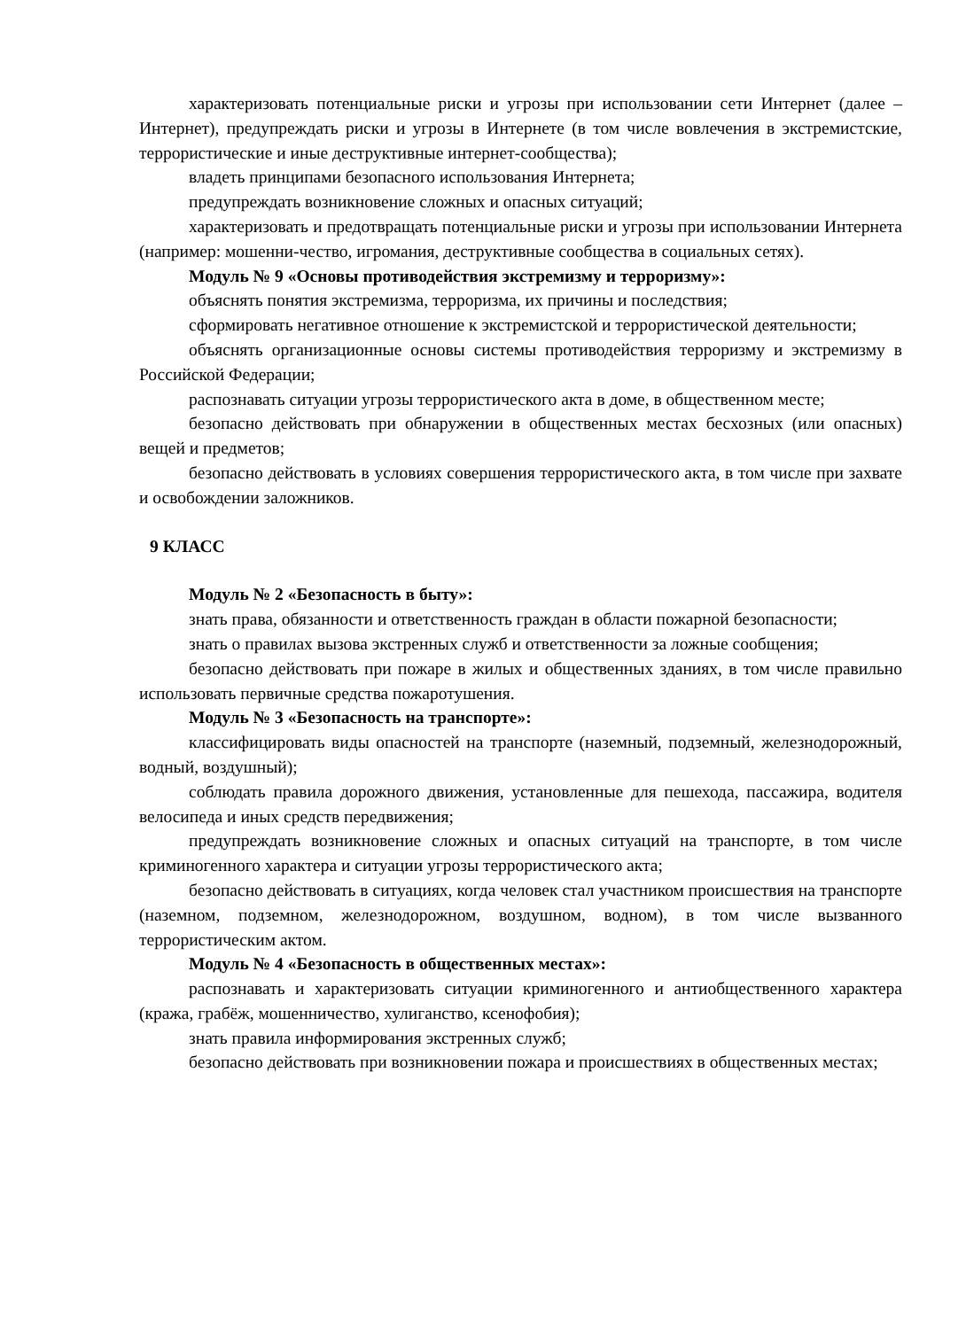характеризовать потенциальные риски и угрозы при использовании сети Интернет (далее – Интернет), предупреждать риски и угрозы в Интернете (в том числе вовлечения в экстремистские, террористические и иные деструктивные интернет-сообщества);
владеть принципами безопасного использования Интернета;
предупреждать возникновение сложных и опасных ситуаций;
характеризовать и предотвращать потенциальные риски и угрозы при использовании Интернета (например: мошенни-чество, игромания, деструктивные сообщества в социальных сетях).
Модуль № 9 «Основы противодействия экстремизму и терроризму»:
объяснять понятия экстремизма, терроризма, их причины и последствия;
сформировать негативное отношение к экстремистской и террористической деятельности;
объяснять организационные основы системы противодействия терроризму и экстремизму в Российской Федерации;
распознавать ситуации угрозы террористического акта в доме, в общественном месте;
безопасно действовать при обнаружении в общественных местах бесхозных (или опасных) вещей и предметов;
безопасно действовать в условиях совершения террористического акта, в том числе при захвате и освобождении заложников.
9 КЛАСС
Модуль № 2 «Безопасность в быту»:
знать права, обязанности и ответственность граждан в области пожарной безопасности;
знать о правилах вызова экстренных служб и ответственности за ложные сообщения;
безопасно действовать при пожаре в жилых и общественных зданиях, в том числе правильно использовать первичные средства пожаротушения.
Модуль № 3 «Безопасность на транспорте»:
классифицировать виды опасностей на транспорте (наземный, подземный, железнодорожный, водный, воздушный);
соблюдать правила дорожного движения, установленные для пешехода, пассажира, водителя велосипеда и иных средств передвижения;
предупреждать возникновение сложных и опасных ситуаций на транспорте, в том числе криминогенного характера и ситуации угрозы террористического акта;
безопасно действовать в ситуациях, когда человек стал участником происшествия на транспорте (наземном, подземном, железнодорожном, воздушном, водном), в том числе вызванного террористическим актом.
Модуль № 4 «Безопасность в общественных местах»:
распознавать и характеризовать ситуации криминогенного и антиобщественного характера (кража, грабёж, мошенничество, хулиганство, ксенофобия);
знать правила информирования экстренных служб;
безопасно действовать при возникновении пожара и происшествиях в общественных местах;